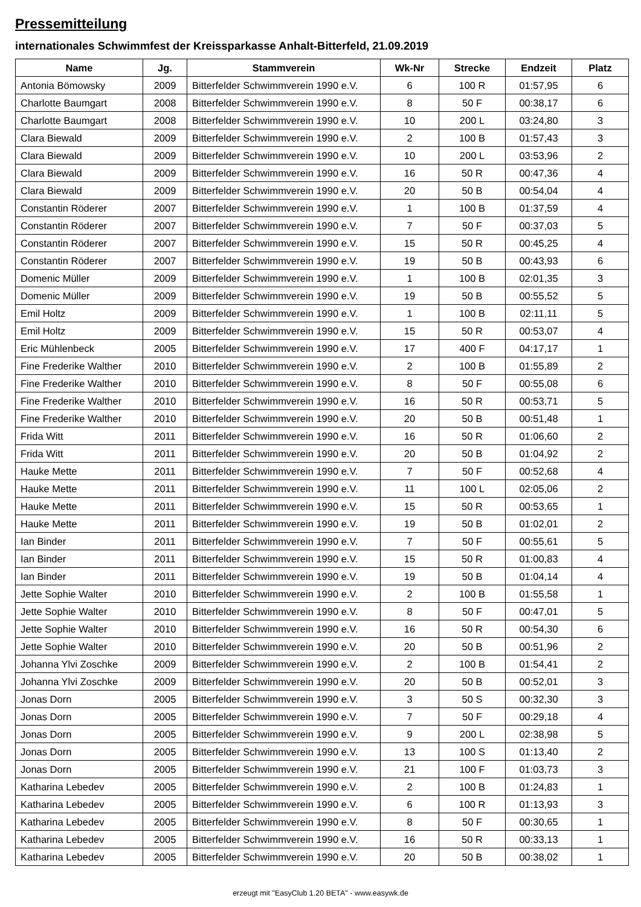Pressemitteilung
internationales Schwimmfest der Kreissparkasse Anhalt-Bitterfeld, 21.09.2019
| Name | Jg. | Stammverein | Wk-Nr | Strecke | Endzeit | Platz |
| --- | --- | --- | --- | --- | --- | --- |
| Antonia Bömowsky | 2009 | Bitterfelder Schwimmverein 1990 e.V. | 6 | 100 R | 01:57,95 | 6 |
| Charlotte Baumgart | 2008 | Bitterfelder Schwimmverein 1990 e.V. | 8 | 50 F | 00:38,17 | 6 |
| Charlotte Baumgart | 2008 | Bitterfelder Schwimmverein 1990 e.V. | 10 | 200 L | 03:24,80 | 3 |
| Clara Biewald | 2009 | Bitterfelder Schwimmverein 1990 e.V. | 2 | 100 B | 01:57,43 | 3 |
| Clara Biewald | 2009 | Bitterfelder Schwimmverein 1990 e.V. | 10 | 200 L | 03:53,96 | 2 |
| Clara Biewald | 2009 | Bitterfelder Schwimmverein 1990 e.V. | 16 | 50 R | 00:47,36 | 4 |
| Clara Biewald | 2009 | Bitterfelder Schwimmverein 1990 e.V. | 20 | 50 B | 00:54,04 | 4 |
| Constantin Röderer | 2007 | Bitterfelder Schwimmverein 1990 e.V. | 1 | 100 B | 01:37,59 | 4 |
| Constantin Röderer | 2007 | Bitterfelder Schwimmverein 1990 e.V. | 7 | 50 F | 00:37,03 | 5 |
| Constantin Röderer | 2007 | Bitterfelder Schwimmverein 1990 e.V. | 15 | 50 R | 00:45,25 | 4 |
| Constantin Röderer | 2007 | Bitterfelder Schwimmverein 1990 e.V. | 19 | 50 B | 00:43,93 | 6 |
| Domenic Müller | 2009 | Bitterfelder Schwimmverein 1990 e.V. | 1 | 100 B | 02:01,35 | 3 |
| Domenic Müller | 2009 | Bitterfelder Schwimmverein 1990 e.V. | 19 | 50 B | 00:55,52 | 5 |
| Emil Holtz | 2009 | Bitterfelder Schwimmverein 1990 e.V. | 1 | 100 B | 02:11,11 | 5 |
| Emil Holtz | 2009 | Bitterfelder Schwimmverein 1990 e.V. | 15 | 50 R | 00:53,07 | 4 |
| Eric Mühlenbeck | 2005 | Bitterfelder Schwimmverein 1990 e.V. | 17 | 400 F | 04:17,17 | 1 |
| Fine Frederike Walther | 2010 | Bitterfelder Schwimmverein 1990 e.V. | 2 | 100 B | 01:55,89 | 2 |
| Fine Frederike Walther | 2010 | Bitterfelder Schwimmverein 1990 e.V. | 8 | 50 F | 00:55,08 | 6 |
| Fine Frederike Walther | 2010 | Bitterfelder Schwimmverein 1990 e.V. | 16 | 50 R | 00:53,71 | 5 |
| Fine Frederike Walther | 2010 | Bitterfelder Schwimmverein 1990 e.V. | 20 | 50 B | 00:51,48 | 1 |
| Frida Witt | 2011 | Bitterfelder Schwimmverein 1990 e.V. | 16 | 50 R | 01:06,60 | 2 |
| Frida Witt | 2011 | Bitterfelder Schwimmverein 1990 e.V. | 20 | 50 B | 01:04,92 | 2 |
| Hauke Mette | 2011 | Bitterfelder Schwimmverein 1990 e.V. | 7 | 50 F | 00:52,68 | 4 |
| Hauke Mette | 2011 | Bitterfelder Schwimmverein 1990 e.V. | 11 | 100 L | 02:05,06 | 2 |
| Hauke Mette | 2011 | Bitterfelder Schwimmverein 1990 e.V. | 15 | 50 R | 00:53,65 | 1 |
| Hauke Mette | 2011 | Bitterfelder Schwimmverein 1990 e.V. | 19 | 50 B | 01:02,01 | 2 |
| Ian Binder | 2011 | Bitterfelder Schwimmverein 1990 e.V. | 7 | 50 F | 00:55,61 | 5 |
| Ian Binder | 2011 | Bitterfelder Schwimmverein 1990 e.V. | 15 | 50 R | 01:00,83 | 4 |
| Ian Binder | 2011 | Bitterfelder Schwimmverein 1990 e.V. | 19 | 50 B | 01:04,14 | 4 |
| Jette Sophie Walter | 2010 | Bitterfelder Schwimmverein 1990 e.V. | 2 | 100 B | 01:55,58 | 1 |
| Jette Sophie Walter | 2010 | Bitterfelder Schwimmverein 1990 e.V. | 8 | 50 F | 00:47,01 | 5 |
| Jette Sophie Walter | 2010 | Bitterfelder Schwimmverein 1990 e.V. | 16 | 50 R | 00:54,30 | 6 |
| Jette Sophie Walter | 2010 | Bitterfelder Schwimmverein 1990 e.V. | 20 | 50 B | 00:51,96 | 2 |
| Johanna Ylvi Zoschke | 2009 | Bitterfelder Schwimmverein 1990 e.V. | 2 | 100 B | 01:54,41 | 2 |
| Johanna Ylvi Zoschke | 2009 | Bitterfelder Schwimmverein 1990 e.V. | 20 | 50 B | 00:52,01 | 3 |
| Jonas Dorn | 2005 | Bitterfelder Schwimmverein 1990 e.V. | 3 | 50 S | 00:32,30 | 3 |
| Jonas Dorn | 2005 | Bitterfelder Schwimmverein 1990 e.V. | 7 | 50 F | 00:29,18 | 4 |
| Jonas Dorn | 2005 | Bitterfelder Schwimmverein 1990 e.V. | 9 | 200 L | 02:38,98 | 5 |
| Jonas Dorn | 2005 | Bitterfelder Schwimmverein 1990 e.V. | 13 | 100 S | 01:13,40 | 2 |
| Jonas Dorn | 2005 | Bitterfelder Schwimmverein 1990 e.V. | 21 | 100 F | 01:03,73 | 3 |
| Katharina Lebedev | 2005 | Bitterfelder Schwimmverein 1990 e.V. | 2 | 100 B | 01:24,83 | 1 |
| Katharina Lebedev | 2005 | Bitterfelder Schwimmverein 1990 e.V. | 6 | 100 R | 01:13,93 | 3 |
| Katharina Lebedev | 2005 | Bitterfelder Schwimmverein 1990 e.V. | 8 | 50 F | 00:30,65 | 1 |
| Katharina Lebedev | 2005 | Bitterfelder Schwimmverein 1990 e.V. | 16 | 50 R | 00:33,13 | 1 |
| Katharina Lebedev | 2005 | Bitterfelder Schwimmverein 1990 e.V. | 20 | 50 B | 00:38,02 | 1 |
erzeugt mit "EasyClub 1.20 BETA" - www.easywk.de